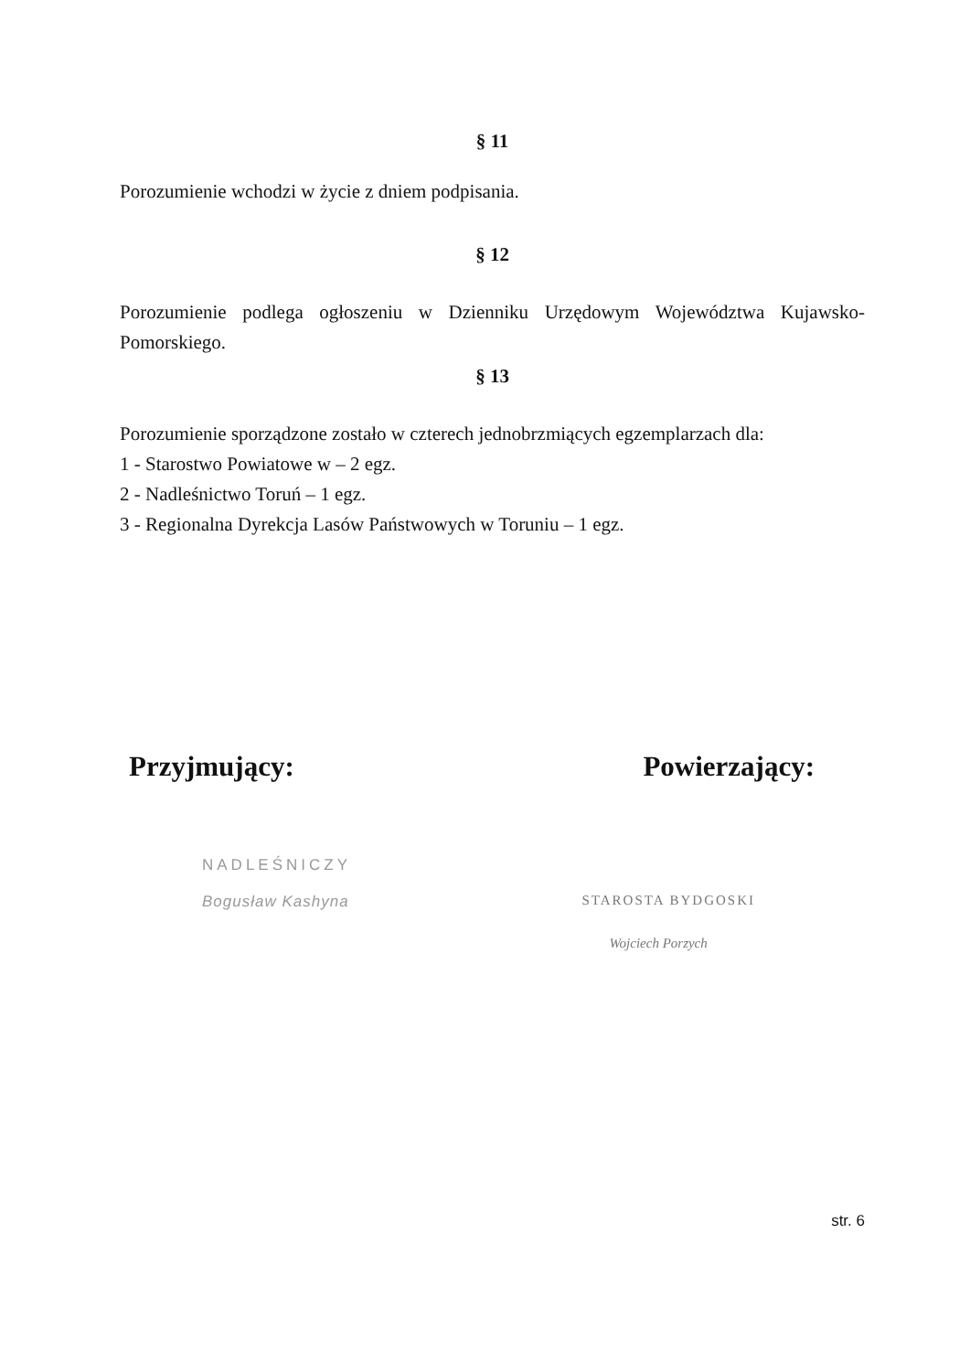§ 11
Porozumienie wchodzi w życie z dniem podpisania.
§ 12
Porozumienie podlega ogłoszeniu w Dzienniku Urzędowym Województwa Kujawsko-Pomorskiego.
§ 13
Porozumienie sporządzone zostało w czterech jednobrzmiących egzemplarzach dla:
1 - Starostwo Powiatowe w – 2 egz.
2 - Nadleśnictwo Toruń – 1 egz.
3 - Regionalna Dyrekcja Lasów Państwowych w Toruniu – 1 egz.
Przyjmujący: Powierzający:
NADLEŚNICZY
Bogusław Kashyna
STAROSTA BYDGOSKI
Wojciech Porzych
str. 6